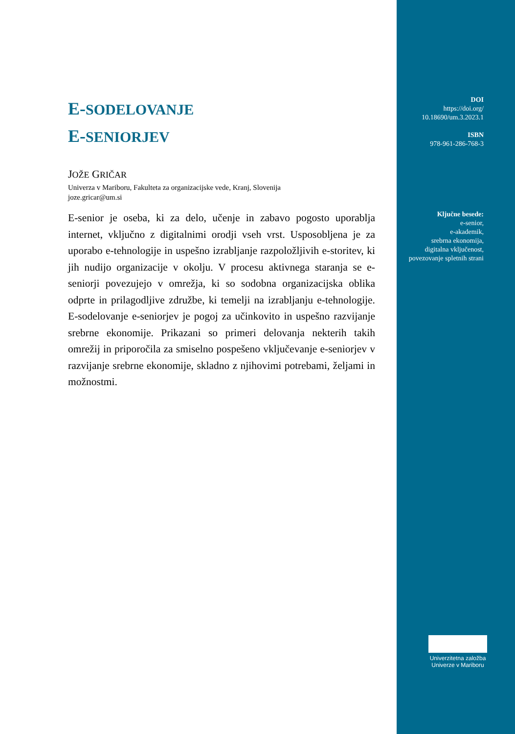E-SODELOVANJE
E-SENIORJEV
JOŽE GRIČAR
Univerza v Mariboru, Fakulteta za organizacijske vede, Kranj, Slovenija
joze.gricar@um.si
E-senior je oseba, ki za delo, učenje in zabavo pogosto uporablja internet, vključno z digitalnimi orodji vseh vrst. Usposobljena je za uporabo e-tehnologije in uspešno izrabljanje razpoložljivih e-storitev, ki jih nudijo organizacije v okolju. V procesu aktivnega staranja se e-seniorji povezujejo v omrežja, ki so sodobna organizacijska oblika odprte in prilagodljive združbe, ki temelji na izrabljanju e-tehnologije. E-sodelovanje e-seniorjev je pogoj za učinkovito in uspešno razvijanje srebrne ekonomije. Prikazani so primeri delovanja nekterih takih omrežij in priporočila za smiselno pospešeno vključevanje e-seniorjev v razvijanje srebrne ekonomije, skladno z njihovimi potrebami, željami in možnostmi.
DOI
https://doi.org/
10.18690/um.3.2023.1
ISBN
978-961-286-768-3
Ključne besede:
e-senior,
e-akademik,
srebrna ekonomija,
digitalna vključenost,
povezovanje spletnih strani
Univerzitetna založba
Univerze v Mariboru